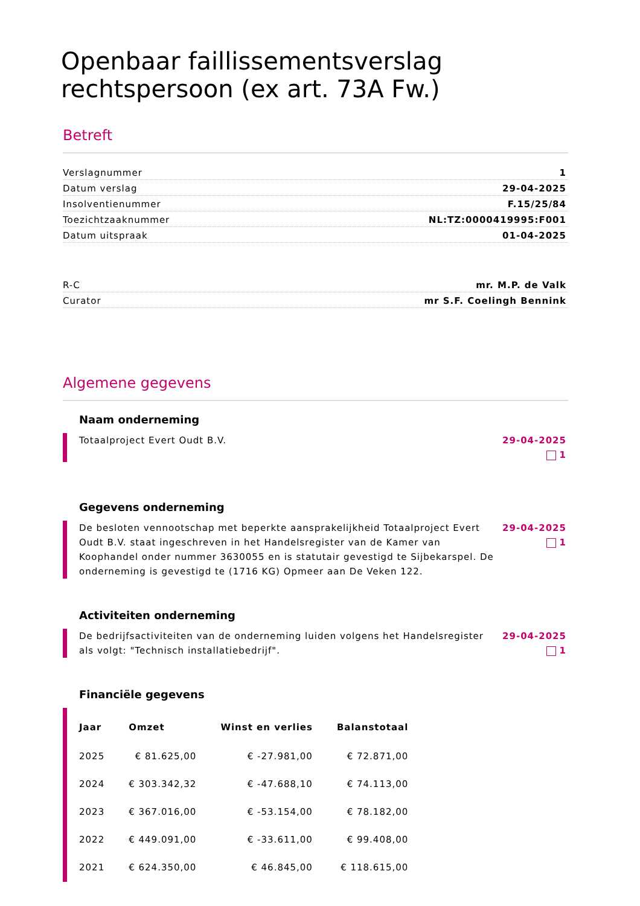Openbaar faillissementsverslag rechtspersoon (ex art. 73A Fw.)
Betreft
Verslagnummer 1
Datum verslag 29-04-2025
Insolventienummer F.15/25/84
Toezichtzaaknummer NL:TZ:0000419995:F001
Datum uitspraak 01-04-2025
R-C mr. M.P. de Valk
Curator mr S.F. Coelingh Bennink
Algemene gegevens
Naam onderneming
Totaalproject Evert Oudt B.V. 29-04-2025
1
Gegevens onderneming
De besloten vennootschap met beperkte aansprakelijkheid Totaalproject Evert Oudt B.V. staat ingeschreven in het Handelsregister van de Kamer van Koophandel onder nummer 3630055 en is statutair gevestigd te Sijbekarspel. De onderneming is gevestigd te (1716 KG) Opmeer aan De Veken 122.
29-04-2025
1
Activiteiten onderneming
De bedrijfsactiviteiten van de onderneming luiden volgens het Handelsregister als volgt: "Technisch installatiebedrijf".
29-04-2025
1
Financiële gegevens
| Jaar | Omzet | Winst en verlies | Balanstotaal |
| --- | --- | --- | --- |
| 2025 | € 81.625,00 | € -27.981,00 | € 72.871,00 |
| 2024 | € 303.342,32 | € -47.688,10 | € 74.113,00 |
| 2023 | € 367.016,00 | € -53.154,00 | € 78.182,00 |
| 2022 | € 449.091,00 | € -33.611,00 | € 99.408,00 |
| 2021 | € 624.350,00 | € 46.845,00 | € 118.615,00 |